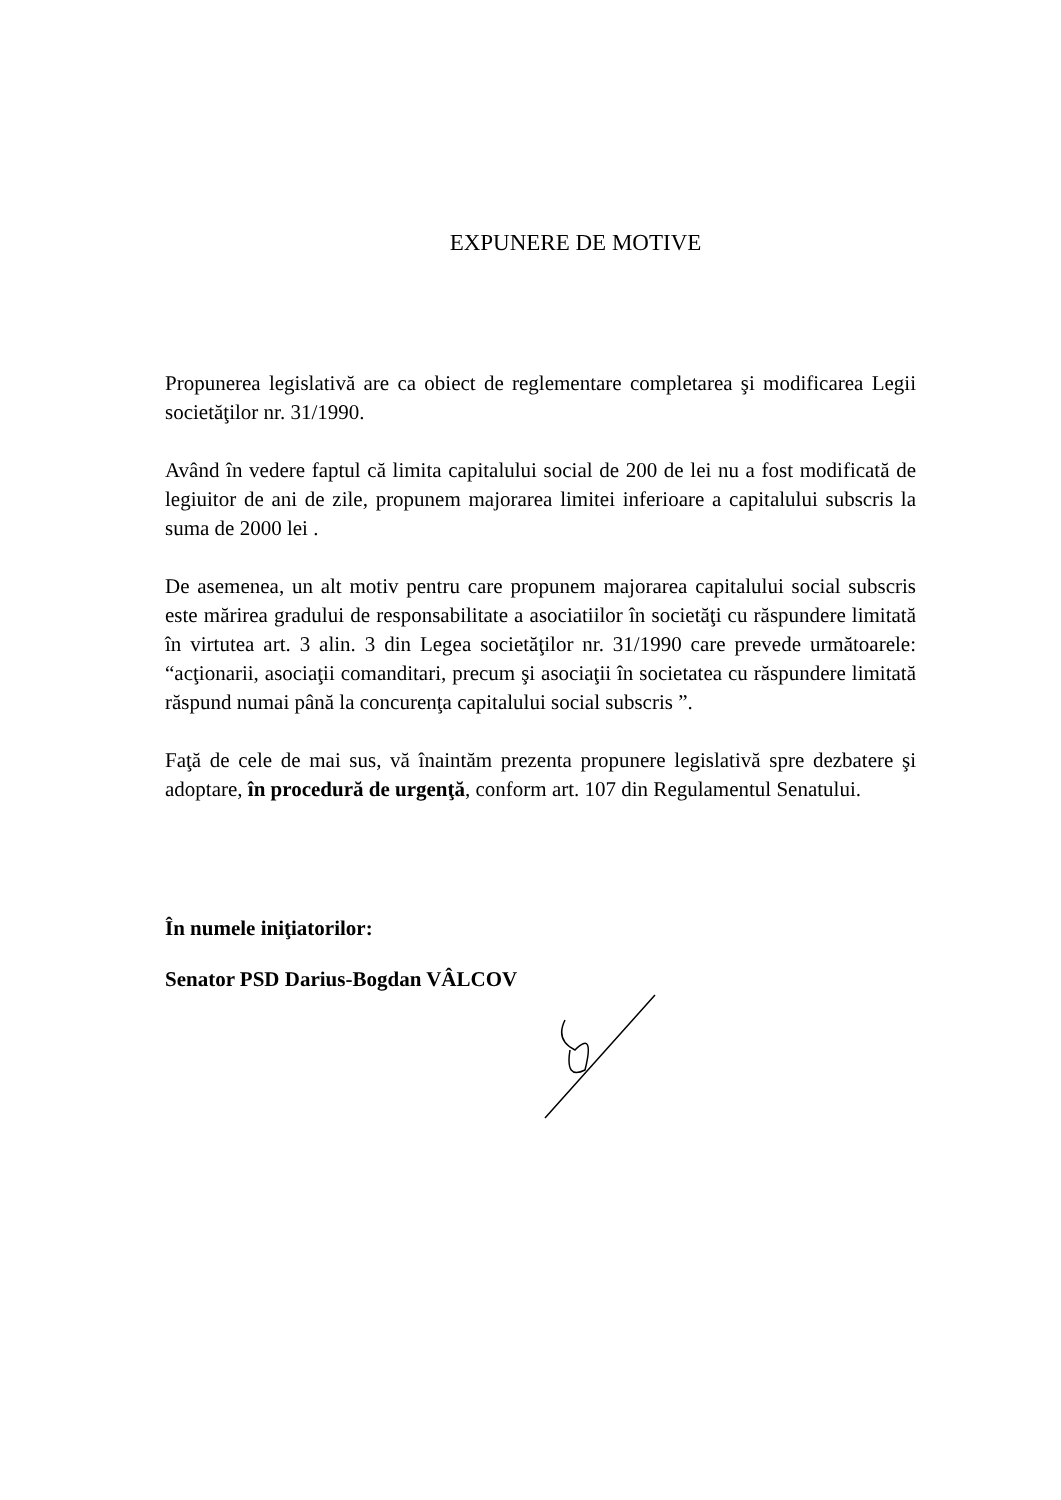EXPUNERE DE MOTIVE
Propunerea legislativă are ca obiect de reglementare completarea şi modificarea Legii societăţilor nr. 31/1990.
Având în vedere faptul că limita capitalului social de 200 de lei nu a fost modificată de legiuitor de ani de zile, propunem majorarea limitei inferioare a capitalului subscris la suma de 2000 lei .
De asemenea, un alt motiv pentru care propunem majorarea capitalului social subscris este mărirea gradului de responsabilitate a asociatiilor în societăţi cu răspundere limitată în virtutea art. 3 alin. 3 din Legea societăţilor nr. 31/1990 care prevede următoarele: “acţionarii, asociaţii comanditari, precum şi asociaţii în societatea cu răspundere limitată răspund numai până la concurenţa capitalului social subscris ”.
Faţă de cele de mai sus, vă înaintăm prezenta propunere legislativă spre dezbatere şi adoptare, în procedură de urgenţă, conform art. 107 din Regulamentul Senatului.
În numele iniţiatorilor:
Senator PSD Darius-Bogdan VÂLCOV